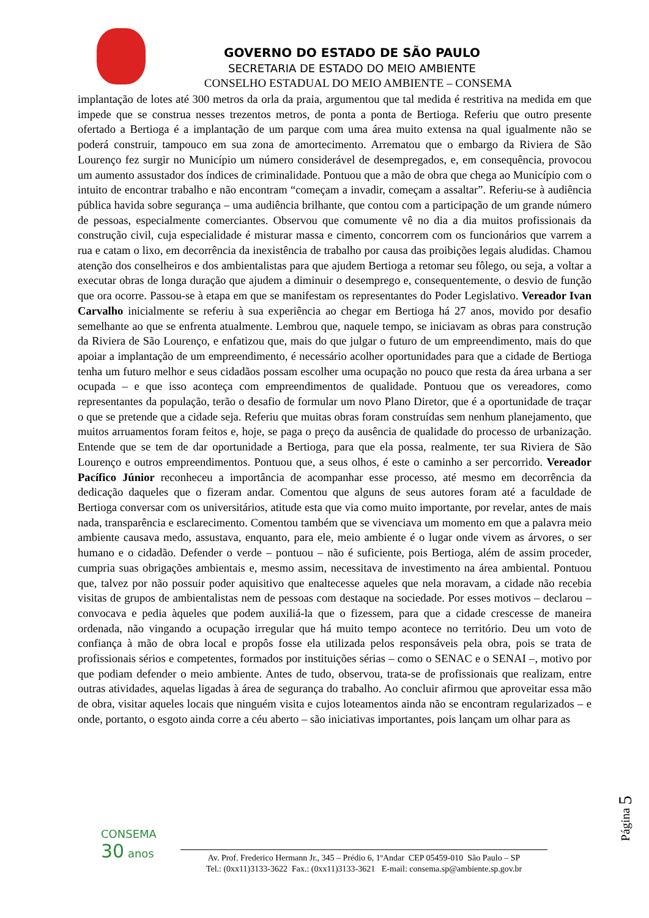GOVERNO DO ESTADO DE SÃO PAULO
SECRETARIA DE ESTADO DO MEIO AMBIENTE
CONSELHO ESTADUAL DO MEIO AMBIENTE – CONSEMA
implantação de lotes até 300 metros da orla da praia, argumentou que tal medida é restritiva na medida em que impede que se construa nesses trezentos metros, de ponta a ponta de Bertioga. Referiu que outro presente ofertado a Bertioga é a implantação de um parque com uma área muito extensa na qual igualmente não se poderá construir, tampouco em sua zona de amortecimento. Arrematou que o embargo da Riviera de São Lourenço fez surgir no Município um número considerável de desempregados, e, em consequência, provocou um aumento assustador dos índices de criminalidade. Pontuou que a mão de obra que chega ao Município com o intuito de encontrar trabalho e não encontram “começam a invadir, começam a assaltar”. Referiu-se à audiência pública havida sobre segurança – uma audiência brilhante, que contou com a participação de um grande número de pessoas, especialmente comerciantes. Observou que comumente vê no dia a dia muitos profissionais da construção civil, cuja especialidade é misturar massa e cimento, concorrem com os funcionários que varrem a rua e catam o lixo, em decorrência da inexistência de trabalho por causa das proibições legais aludidas. Chamou atenção dos conselheiros e dos ambientalistas para que ajudem Bertioga a retomar seu fôlego, ou seja, a voltar a executar obras de longa duração que ajudem a diminuir o desemprego e, consequentemente, o desvio de função que ora ocorre. Passou-se à etapa em que se manifestam os representantes do Poder Legislativo. Vereador Ivan Carvalho inicialmente se referiu à sua experiência ao chegar em Bertioga há 27 anos, movido por desafio semelhante ao que se enfrenta atualmente. Lembrou que, naquele tempo, se iniciavam as obras para construção da Riviera de São Lourenço, e enfatizou que, mais do que julgar o futuro de um empreendimento, mais do que apoiar a implantação de um empreendimento, é necessário acolher oportunidades para que a cidade de Bertioga tenha um futuro melhor e seus cidadãos possam escolher uma ocupação no pouco que resta da área urbana a ser ocupada – e que isso aconteça com empreendimentos de qualidade. Pontuou que os vereadores, como representantes da população, terão o desafio de formular um novo Plano Diretor, que é a oportunidade de traçar o que se pretende que a cidade seja. Referiu que muitas obras foram construídas sem nenhum planejamento, que muitos arruamentos foram feitos e, hoje, se paga o preço da ausência de qualidade do processo de urbanização. Entende que se tem de dar oportunidade a Bertioga, para que ela possa, realmente, ter sua Riviera de São Lourenço e outros empreendimentos. Pontuou que, a seus olhos, é este o caminho a ser percorrido. Vereador Pacífico Júnior reconheceu a importância de acompanhar esse processo, até mesmo em decorrência da dedicação daqueles que o fizeram andar. Comentou que alguns de seus autores foram até a faculdade de Bertioga conversar com os universitários, atitude esta que via como muito importante, por revelar, antes de mais nada, transparência e esclarecimento. Comentou também que se vivenciava um momento em que a palavra meio ambiente causava medo, assustava, enquanto, para ele, meio ambiente é o lugar onde vivem as árvores, o ser humano e o cidadão. Defender o verde – pontuou – não é suficiente, pois Bertioga, além de assim proceder, cumpria suas obrigações ambientais e, mesmo assim, necessitava de investimento na área ambiental. Pontuou que, talvez por não possuir poder aquisitivo que enaltecesse aqueles que nela moravam, a cidade não recebia visitas de grupos de ambientalistas nem de pessoas com destaque na sociedade. Por esses motivos – declarou – convocava e pedia àqueles que podem auxiliá-la que o fizessem, para que a cidade crescesse de maneira ordenada, não vingando a ocupação irregular que há muito tempo acontece no território. Deu um voto de confiança à mão de obra local e propôs fosse ela utilizada pelos responsáveis pela obra, pois se trata de profissionais sérios e competentes, formados por instituições sérias – como o SENAC e o SENAI –, motivo por que podiam defender o meio ambiente. Antes de tudo, observou, trata-se de profissionais que realizam, entre outras atividades, aquelas ligadas à área de segurança do trabalho. Ao concluir afirmou que aproveitar essa mão de obra, visitar aqueles locais que ninguém visita e cujos loteamentos ainda não se encontram regularizados – e onde, portanto, o esgoto ainda corre a céu aberto – são iniciativas importantes, pois lançam um olhar para as
Página 5
CONSEMA
30 anos
Av. Prof. Frederico Hermann Jr., 345 – Prédio 6, 1ºAndar CEP 05459-010 São Paulo – SP
Tel.: (0xx11)3133-3622 Fax.: (0xx11)3133-3621 E-mail: consema.sp@ambiente.sp.gov.br